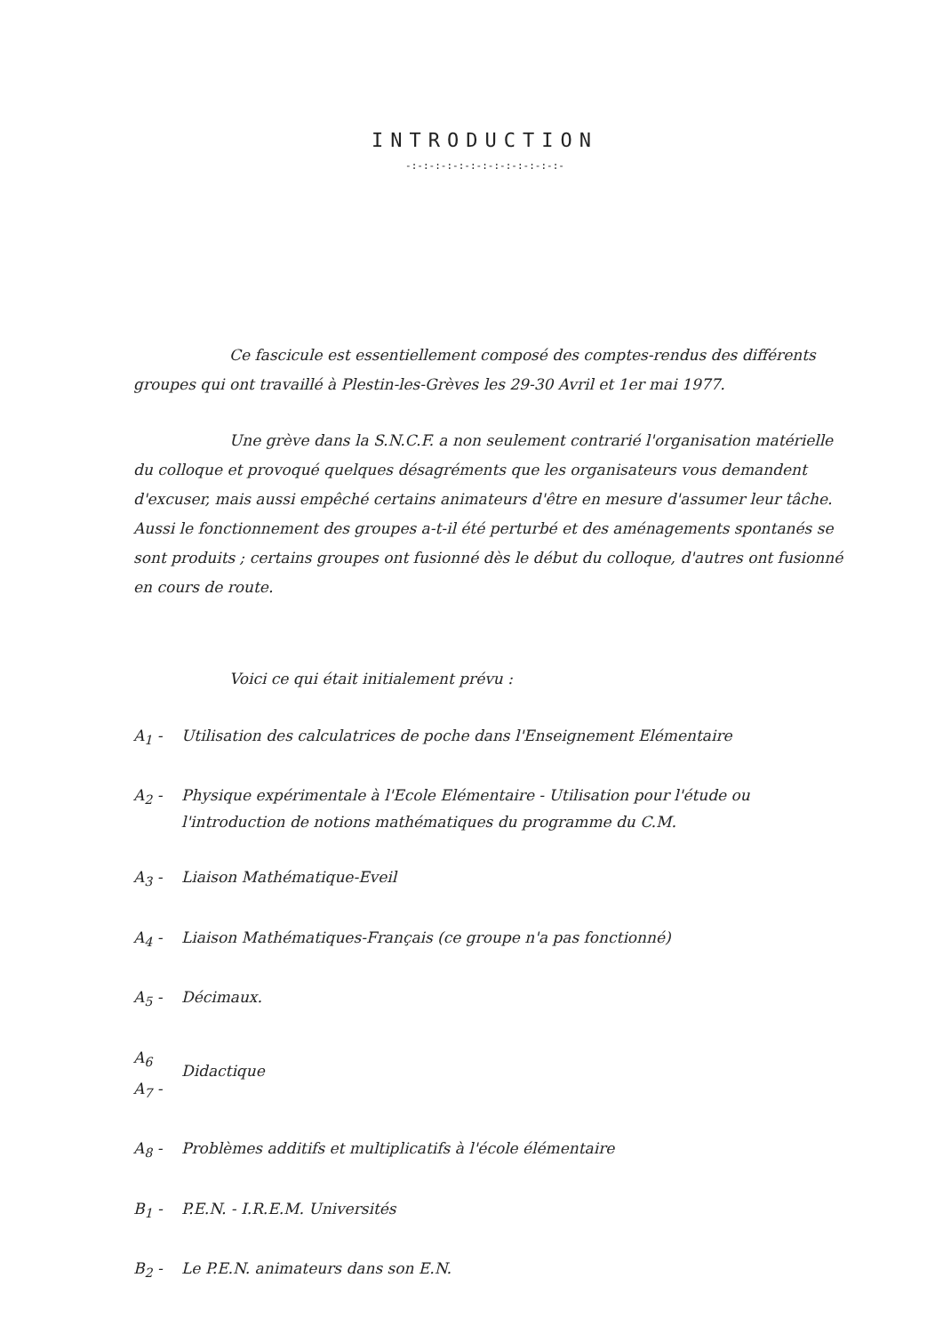INTRODUCTION
-:-:-:-:-:-:-:-:-:-:-:-:-:-
Ce fascicule est essentiellement composé des comptes-rendus des différents groupes qui ont travaillé à Plestin-les-Grèves les 29-30 Avril et 1er mai 1977.
Une grève dans la S.N.C.F. a non seulement contrarié l'organisation matérielle du colloque et provoqué quelques désagréments que les organisateurs vous demandent d'excuser, mais aussi empêché certains animateurs d'être en mesure d'assumer leur tâche. Aussi le fonctionnement des groupes a-t-il été perturbé et des aménagements spontanés se sont produits ; certains groupes ont fusionné dès le début du colloque, d'autres ont fusionné en cours de route.
Voici ce qui était initialement prévu :
A<sub>1</sub> - Utilisation des calculatrices de poche dans l'Enseignement Elémentaire
A<sub>2</sub> - Physique expérimentale à l'Ecole Elémentaire - Utilisation pour l'étude ou l'introduction de notions mathématiques du programme du C.M.
A<sub>3</sub> - Liaison Mathématique-Eveil
A<sub>4</sub> - Liaison Mathématiques-Français (ce groupe n'a pas fonctionné)
A<sub>5</sub> - Décimaux.
A<sub>6</sub>
A<sub>7</sub> - Didactique
A<sub>8</sub> - Problèmes additifs et multiplicatifs à l'école élémentaire
B<sub>1</sub> - P.E.N. - I.R.E.M. Universités
B<sub>2</sub> - Le P.E.N. animateurs dans son E.N.